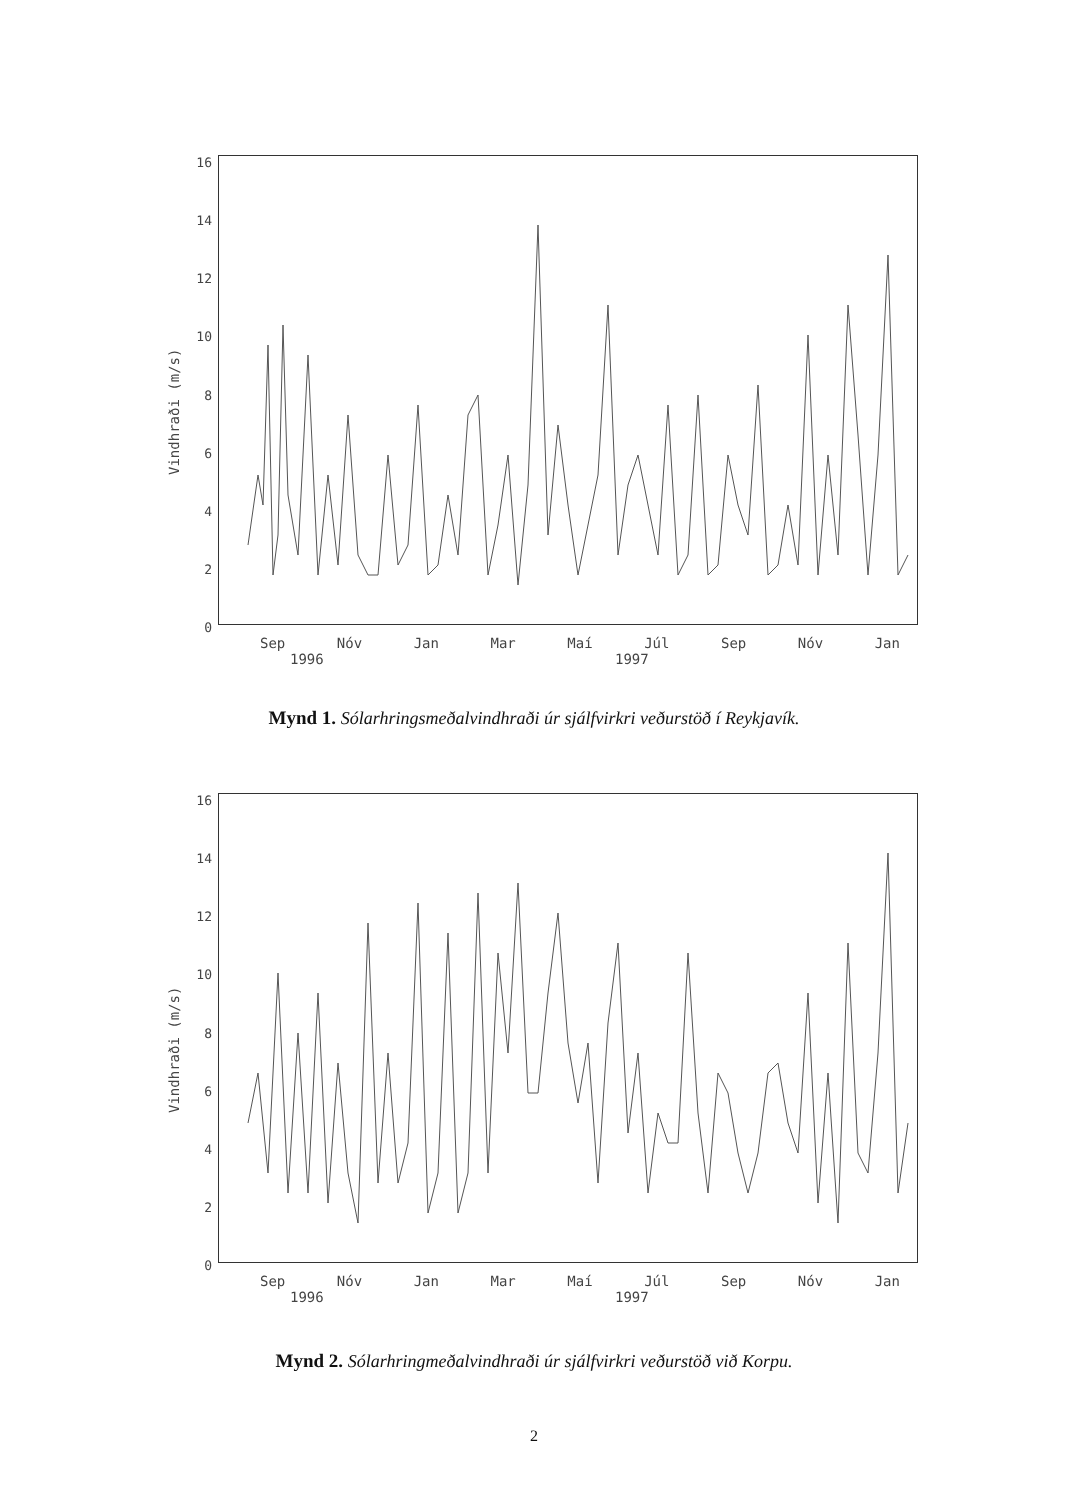16
14
12
10
86420
Vindhraði (m/s)
Sep Nóv Jan Mar Maí Júl Sep Nóv Jan
1996 1997
Mynd 1. Sólarhringsmeðalvindhraði úr sjálfvirkri veðurstöð í Reykjavík.
16
14
12
10
86420
Vindhraði (m/s)
Sep Nóv Jan Mar Maí Júl Sep Nóv Jan
1996 1997
Mynd 2. Sólarhringmeðalvindhraði úr sjálfvirkri veðurstöð við Korpu.
2